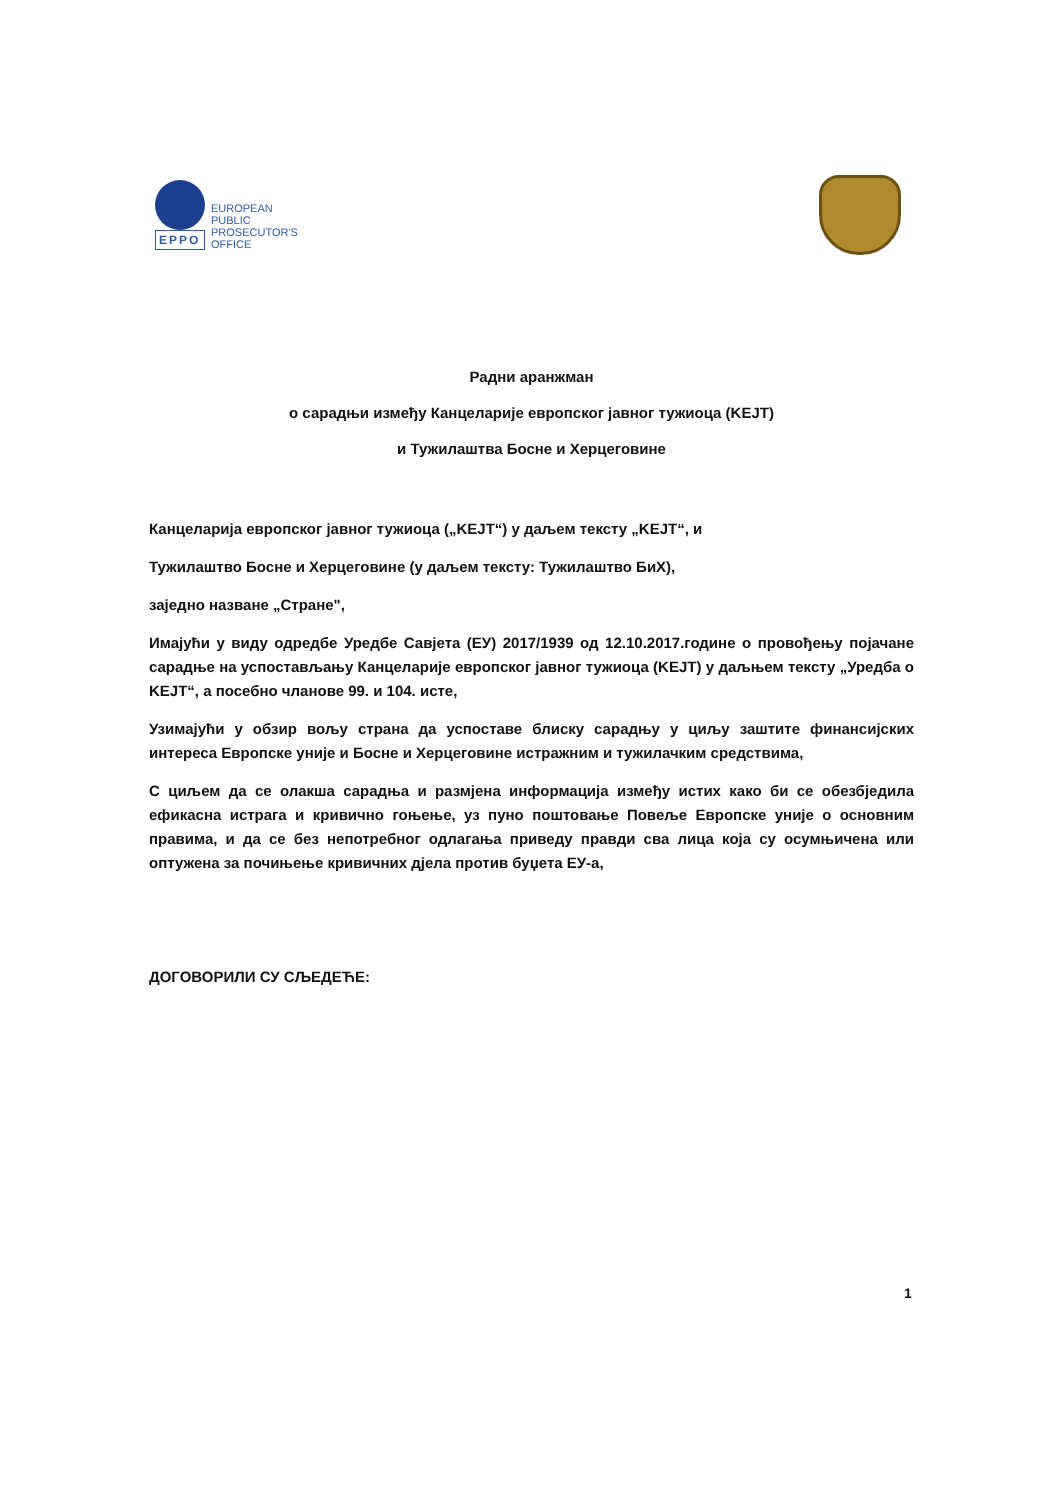EPPO
EUROPEAN
PUBLIC
PROSECUTOR'S
OFFICE
Радни аранжман
о сарадњи између Канцеларије европског јавног тужиоца (KEJT)
и Тужилаштва Босне и Херцеговине
Канцеларија европског јавног тужиоца („KEJT“) у даљем тексту „KEJT“, и
Тужилаштво Босне и Херцеговине (у даљем тексту: Тужилаштво БиХ),
заједно назване „Стране",
Имајући у виду одредбе Уредбе Савјета (ЕУ) 2017/1939 од 12.10.2017.године о провођењу појачане сарадње на успостављању Канцеларије европског јавног тужиоца (KEJT) у даљњем тексту „Уредба о KEJT“, а посебно чланове 99. и 104. исте,
Узимајући у обзир вољу страна да успоставе блиску сарадњу у циљу заштите финансијских интереса Европске уније и Босне и Херцеговине истражним и тужилачким средствима,
С циљем да се олакша сарадња и размјена информација између истих како би се обезбједила ефикасна истрага и кривично гоњење, уз пуно поштовање Повеље Европске уније о основним правима, и да се без непотребног одлагања приведу правди сва лица која су осумњичена или оптужена за почињење кривичних дјела против буџета ЕУ-а,
ДОГОВОРИЛИ СУ СЉЕДЕЋЕ:
1